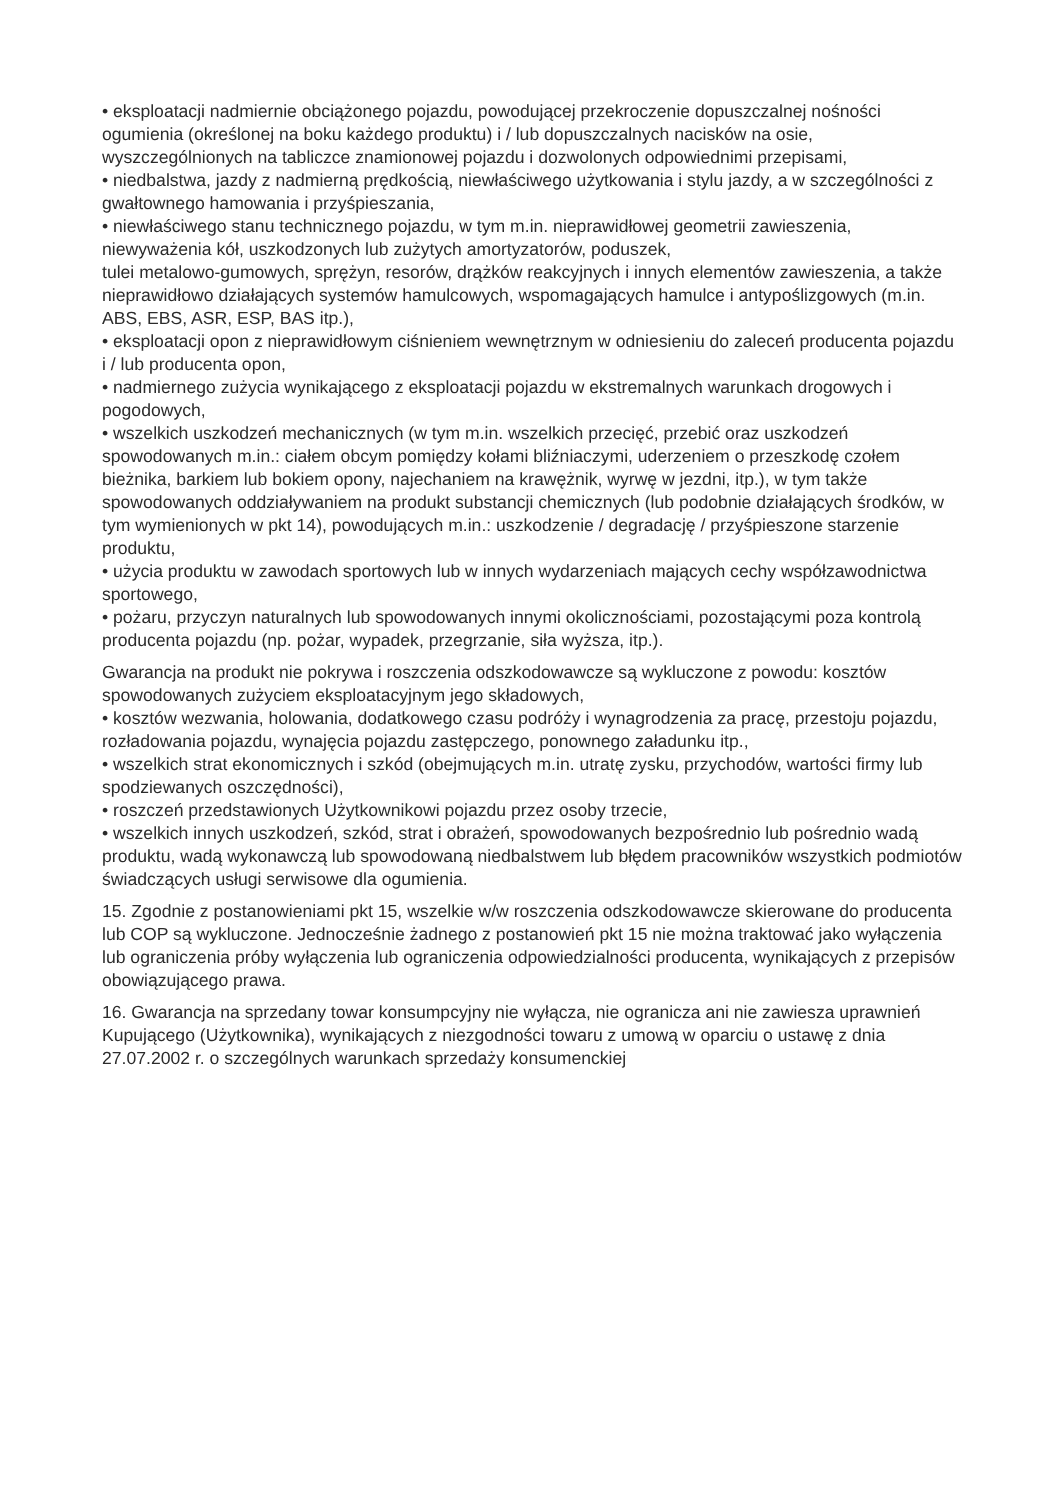• eksploatacji nadmiernie obciążonego pojazdu, powodującej przekroczenie dopuszczalnej nośności ogumienia (określonej na boku każdego produktu) i / lub dopuszczalnych nacisków na osie, wyszczególnionych na tabliczce znamionowej pojazdu i dozwolonych odpowiednimi przepisami,
• niedbalstwa, jazdy z nadmierną prędkością, niewłaściwego użytkowania i stylu jazdy, a w szczególności z gwałtownego hamowania i przyśpieszania,
• niewłaściwego stanu technicznego pojazdu, w tym m.in. nieprawidłowej geometrii zawieszenia, niewyważenia kół, uszkodzonych lub zużytych amortyzatorów, poduszek,
tulei metalowo-gumowych, sprężyn, resorów, drążków reakcyjnych i innych elementów zawieszenia, a także nieprawidłowo działających systemów hamulcowych, wspomagających hamulce i antypoślizgowych (m.in. ABS, EBS, ASR, ESP, BAS itp.),
• eksploatacji opon z nieprawidłowym ciśnieniem wewnętrznym w odniesieniu do zaleceń producenta pojazdu i / lub producenta opon,
• nadmiernego zużycia wynikającego z eksploatacji pojazdu w ekstremalnych warunkach drogowych i pogodowych,
• wszelkich uszkodzeń mechanicznych (w tym m.in. wszelkich przecięć, przebić oraz uszkodzeń spowodowanych m.in.: ciałem obcym pomiędzy kołami bliźniaczymi, uderzeniem o przeszkodę czołem bieżnika, barkiem lub bokiem opony, najechaniem na krawężnik, wyrwę w jezdni, itp.), w tym także spowodowanych oddziaływaniem na produkt substancji chemicznych (lub podobnie działających środków, w tym wymienionych w pkt 14), powodujących m.in.: uszkodzenie / degradację / przyśpieszone starzenie produktu,
• użycia produktu w zawodach sportowych lub w innych wydarzeniach mających cechy współzawodnictwa sportowego,
• pożaru, przyczyn naturalnych lub spowodowanych innymi okolicznościami, pozostającymi poza kontrolą producenta pojazdu (np. pożar, wypadek, przegrzanie, siła wyższa, itp.).
Gwarancja na produkt nie pokrywa i roszczenia odszkodowawcze są wykluczone z powodu: kosztów spowodowanych zużyciem eksploatacyjnym jego składowych,
• kosztów wezwania, holowania, dodatkowego czasu podróży i wynagrodzenia za pracę, przestoju pojazdu, rozładowania pojazdu, wynajęcia pojazdu zastępczego, ponownego załadunku itp.,
• wszelkich strat ekonomicznych i szkód (obejmujących m.in. utratę zysku, przychodów, wartości firmy lub spodziewanych oszczędności),
• roszczeń przedstawionych Użytkownikowi pojazdu przez osoby trzecie,
• wszelkich innych uszkodzeń, szkód, strat i obrażeń, spowodowanych bezpośrednio lub pośrednio wadą produktu, wadą wykonawczą lub spowodowaną niedbalstwem lub błędem pracowników wszystkich podmiotów świadczących usługi serwisowe dla ogumienia.
15. Zgodnie z postanowieniami pkt 15, wszelkie w/w roszczenia odszkodowawcze skierowane do producenta lub COP są wykluczone. Jednocześnie żadnego z postanowień pkt 15 nie można traktować jako wyłączenia lub ograniczenia próby wyłączenia lub ograniczenia odpowiedzialności producenta, wynikających z przepisów obowiązującego prawa.
16. Gwarancja na sprzedany towar konsumpcyjny nie wyłącza, nie ogranicza ani nie zawiesza uprawnień Kupującego (Użytkownika), wynikających z niezgodności towaru z umową w oparciu o ustawę z dnia 27.07.2002 r. o szczególnych warunkach sprzedaży konsumenckiej